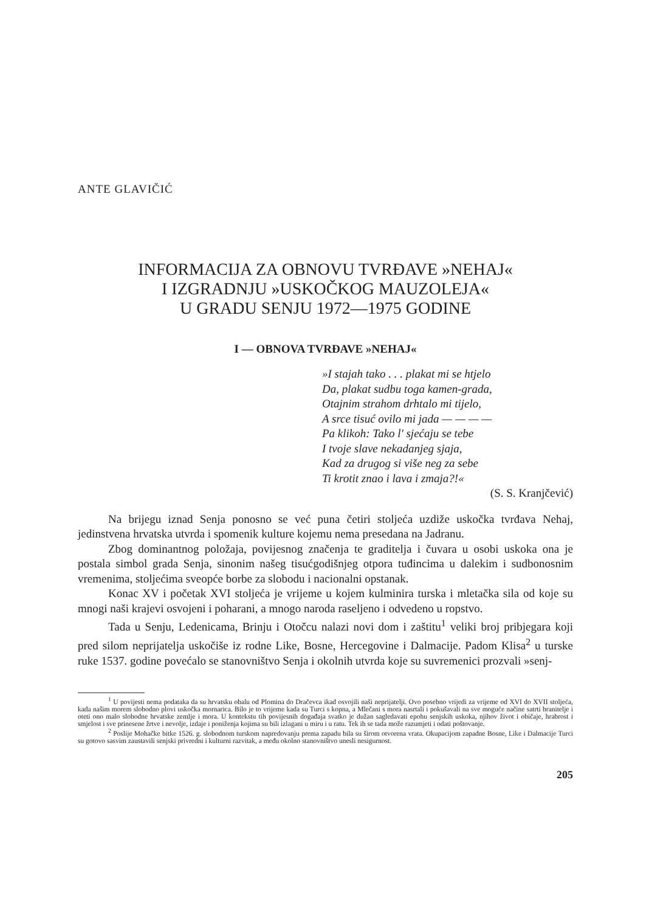ANTE GLAVIČIĆ
INFORMACIJA ZA OBNOVU TVRĐAVE »NEHAJ«
I IZGRADNJU »USKOČKOG MAUZOLEJA«
U GRADU SENJU 1972—1975 GODINE
I — OBNOVA TVRĐAVE »NEHAJ«
»I stajah tako . . . plakat mi se htjelo
Da, plakat sudbu toga kamen-grada,
Otajnim strahom drhtalo mi tijelo,
A srce tisuć ovilo mi jada — — — —
Pa klikoh: Tako l' sjećaju se tebe
I tvoje slave nekadanjeg sjaja,
Kad za drugog si više neg za sebe
Ti krotit znao i lava i zmaja?!«
(S. S. Kranjčević)
Na brijegu iznad Senja ponosno se već puna četiri stoljeća uzdiže uskočka tvrđava Nehaj, jedinstvena hrvatska utvrda i spomenik kulture kojemu nema presedana na Jadranu.
Zbog dominantnog položaja, povijesnog značenja te graditelja i čuvara u osobi uskoka ona je postala simbol grada Senja, sinonim našeg tisućgodišnjeg otpora tuđincima u dalekim i sudbonosnim vremenima, stoljećima sveopće borbe za slobodu i nacionalni opstanak.
Konac XV i početak XVI stoljeća je vrijeme u kojem kulminira turska i mletačka sila od koje su mnogi naši krajevi osvojeni i poharani, a mnogo naroda raseljeno i odvedeno u ropstvo.
Tada u Senju, Ledenicama, Brinju i Otočcu nalazi novi dom i zaštitu<sup>1</sup> veliki broj pribjegara koji pred silom neprijatelja uskočiše iz rodne Like, Bosne, Hercegovine i Dalmacije. Padom Klisa<sup>2</sup> u turske ruke 1537. godine povećalo se stanovništvo Senja i okolnih utvrda koje su suvremenici prozvali »senj-
<sup>1</sup> U povijesti nema podataka da su hrvatsku obalu od Plomina do Dračevca ikad osvojili naši neprijatelji. Ovo posebno vrijedi za vrijeme od XVI do XVII stoljeća, kada našim morem slobodno plovi uskočka mornarica. Bilo je to vrijeme kada su Turci s kopna, a Mlečani s mora nasrtali i pokušavali na sve moguće načine satrti branitelje i oteti ono malo slobodne hrvatske zemlje i mora. U kontekstu tih povijesnih događaja svatko je dužan sagledavati epohu senjskih uskoka, njihov život i običaje, hrabrost i smjelost i sve prinesene žrtve i nevolje, izdaje i poniženja kojima su bili izlagani u miru i u ratu. Tek ih se tada može razumjeti i odati poštovanje.
<sup>2</sup> Poslije Mohačke bitke 1526. g. slobodnom turskom napredovanju prema zapadu bila su širom otvorena vrata. Okupacijom zapadne Bosne, Like i Dalmacije Turci su gotovo sasvim zaustavili senjski privredni i kulturni razvitak, a među okolno stanovništvo unesli nesigurnost.
205